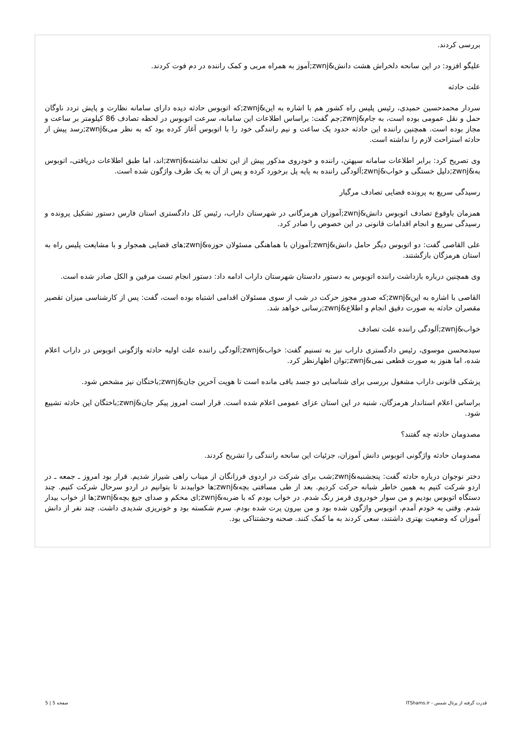بررسی کردند.
علیگو افزود: در این سانحه دلخراش هشت دانش&zwnj;آموز به همراه مربی و کمک راننده در دم فوت کردند.
علت حادثه
سردار محمدحسین حمیدی، رئیس پلیس راه کشور هم با اشاره به این&zwnj;که اتوبوس حادثه دیده دارای سامانه نظارت و پایش تردد ناوگان حمل و نقل عمومی بوده است، به جام&zwnj;جم گفت: براساس اطلاعات این سامانه، سرعت اتوبوس در لحظه تصادف 86 کیلومتر بر ساعت و مجاز بوده است. همچنین راننده این حادثه حدود یک ساعت و نیم رانندگی خود را با اتوبوس آغاز کرده بود که به نظر می&zwnj;رسد پیش از حادثه استراحت لازم را نداشته است.
وی تصریح کرد: برابر اطلاعات سامانه سپهتن، راننده و خودروی مذکور پیش از این تخلف نداشته&zwnj;اند، اما طبق اطلاعات دریافتی، اتوبوس به&zwnj;دلیل خستگی و خواب&zwnj;آلودگی راننده به پایه پل برخورد کرده و پس از آن به یک طرف واژگون شده است.
رسیدگی سریع به پرونده قضایی تصادف مرگبار
همزمان باوقوع تصادف اتوبوس دانش&zwnj;آموزان هرمزگانی در شهرستان داراب، رئیس کل دادگستری استان فارس دستور تشکیل پرونده و رسیدگی سریع و انجام اقدامات قانونی در این خصوص را صادر کرد.
علی القاصی گفت: دو اتوبوس دیگر حامل دانش&zwnj;آموزان با هماهنگی مسئولان حوزه&zwnj;های قضایی همجوار و با مشایعت پلیس راه به استان هرمزگان بازگشتند.
وی همچنین درباره بازداشت راننده اتوبوس به دستور دادستان شهرستان داراب ادامه داد: دستور انجام تست مرفین و الکل صادر شده است.
القاصی با اشاره به این&zwnj;که صدور مجوز حرکت در شب از سوی مسئولان اقدامی اشتباه بوده است، گفت: پس از کارشناسی میزان تقصیر مقصران حادثه به صورت دقیق انجام و اطلاع&zwnj;رسانی خواهد شد.
خواب&zwnj;آلودگی راننده علت تصادف
سیدمحسن موسوی، رئیس دادگستری داراب نیز به تسنیم گفت: خواب&zwnj;آلودگی راننده علت اولیه حادثه واژگونی اتوبوس در داراب اعلام شده، اما هنوز به صورت قطعی نمی&zwnj;توان اظهارنظر کرد.
پزشکی قانونی داراب مشغول بررسی برای شناسایی دو جسد باقی مانده است تا هویت آخرین جان&zwnj;باختگان نیز مشخص شود.
براساس اعلام استاندار هرمزگان، شنبه در این استان عزای عمومی اعلام شده است. قرار است امروز پیکر جان&zwnj;باختگان این حادثه تشییع شود.
مصدومان حادثه چه گفتند؟
مصدومان حادثه واژگونی اتوبوس دانش آموزان، جزئیات این سانحه رانندگی را تشریح کردند.
دختر نوجوان درباره حادثه گفت: پنجشنبه&zwnj;شب برای شرکت در اردوی فرزانگان از میناب راهی شیراز شدیم. قرار بود امروز ـ جمعه ـ در اردو شرکت کنیم به همین خاطر شبانه حرکت کردیم. بعد از طی مسافتی بچه&zwnj;ها خوابیدند تا بتوانیم در اردو سرحال شرکت کنیم. چند دستگاه اتوبوس بودیم و من سوار خودروی قرمز رنگ شدم. در خواب بودم که با ضربه&zwnj;ای محکم و صدای جیغ بچه&zwnj;ها از خواب بیدار شدم. وقتی به خودم آمدم، اتوبوس واژگون شده بود و من بیرون پرت شده بودم. سرم شکسته بود و خونریزی شدیدی داشت. چند نفر از دانش آموزان که وضعیت بهتری داشتند، سعی کردند به ما کمک کنند. صحنه وحشتناکی بود.
قدرت گرفته از پرتال شمس - ITShams.ir صفحه 5 | 5